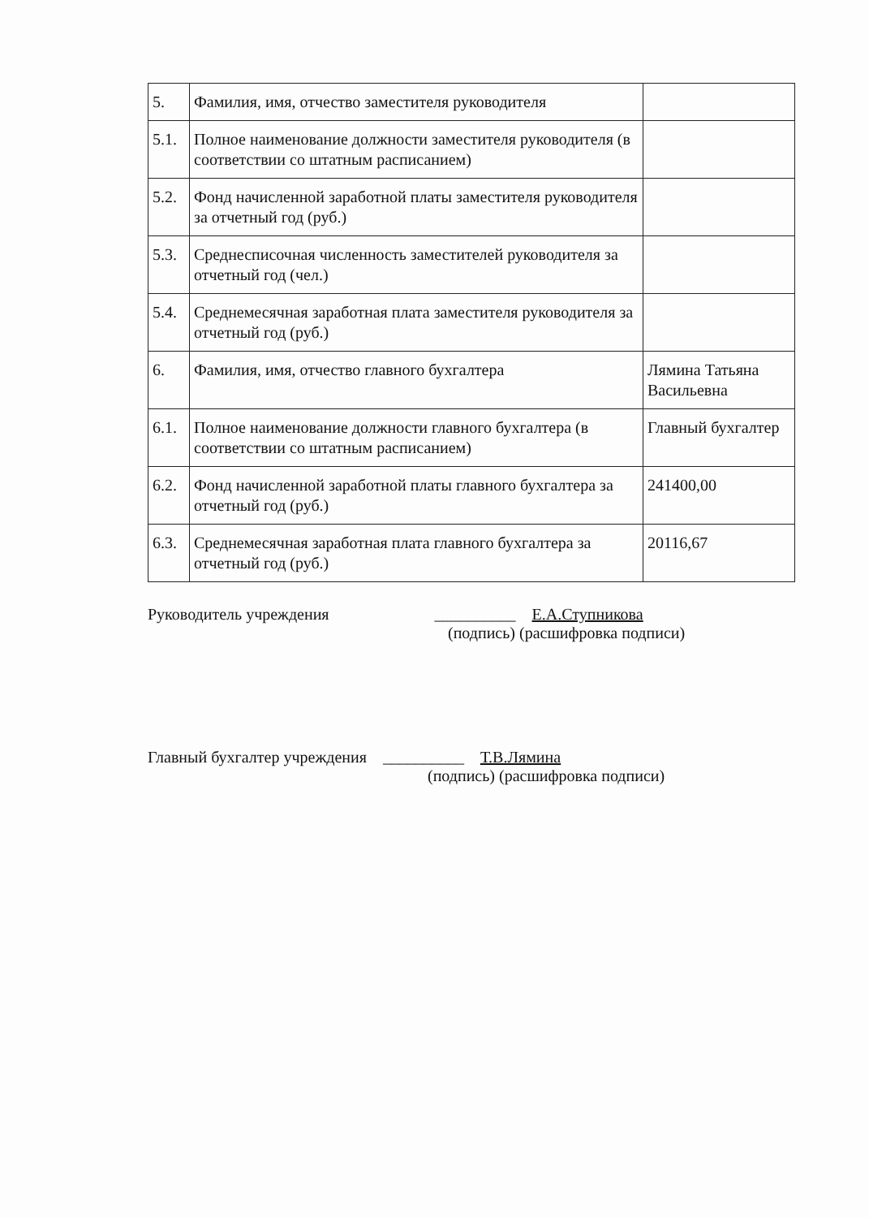| 5. | Фамилия, имя, отчество заместителя руководителя | |
| 5.1. | Полное наименование должности заместителя руководителя (в соответствии со штатным расписанием) | |
| 5.2. | Фонд начисленной заработной платы заместителя руководителя за отчетный год (руб.) | |
| 5.3. | Среднесписочная численность заместителей руководителя за отчетный год (чел.) | |
| 5.4. | Среднемесячная заработная плата заместителя руководителя за отчетный год (руб.) | |
| 6. | Фамилия, имя, отчество главного бухгалтера | Лямина Татьяна Васильевна |
| 6.1. | Полное наименование должности главного бухгалтера (в соответствии со штатным расписанием) | Главный бухгалтер |
| 6.2. | Фонд начисленной заработной платы главного бухгалтера за отчетный год (руб.) | 241400,00 |
| 6.3. | Среднемесячная заработная плата главного бухгалтера за отчетный год (руб.) | 20116,67 |
Руководитель учреждения __________ Е.А.Ступникова
(подпись) (расшифровка подписи)
Главный бухгалтер учреждения __________ Т.В.Лямина
(подпись) (расшифровка подписи)